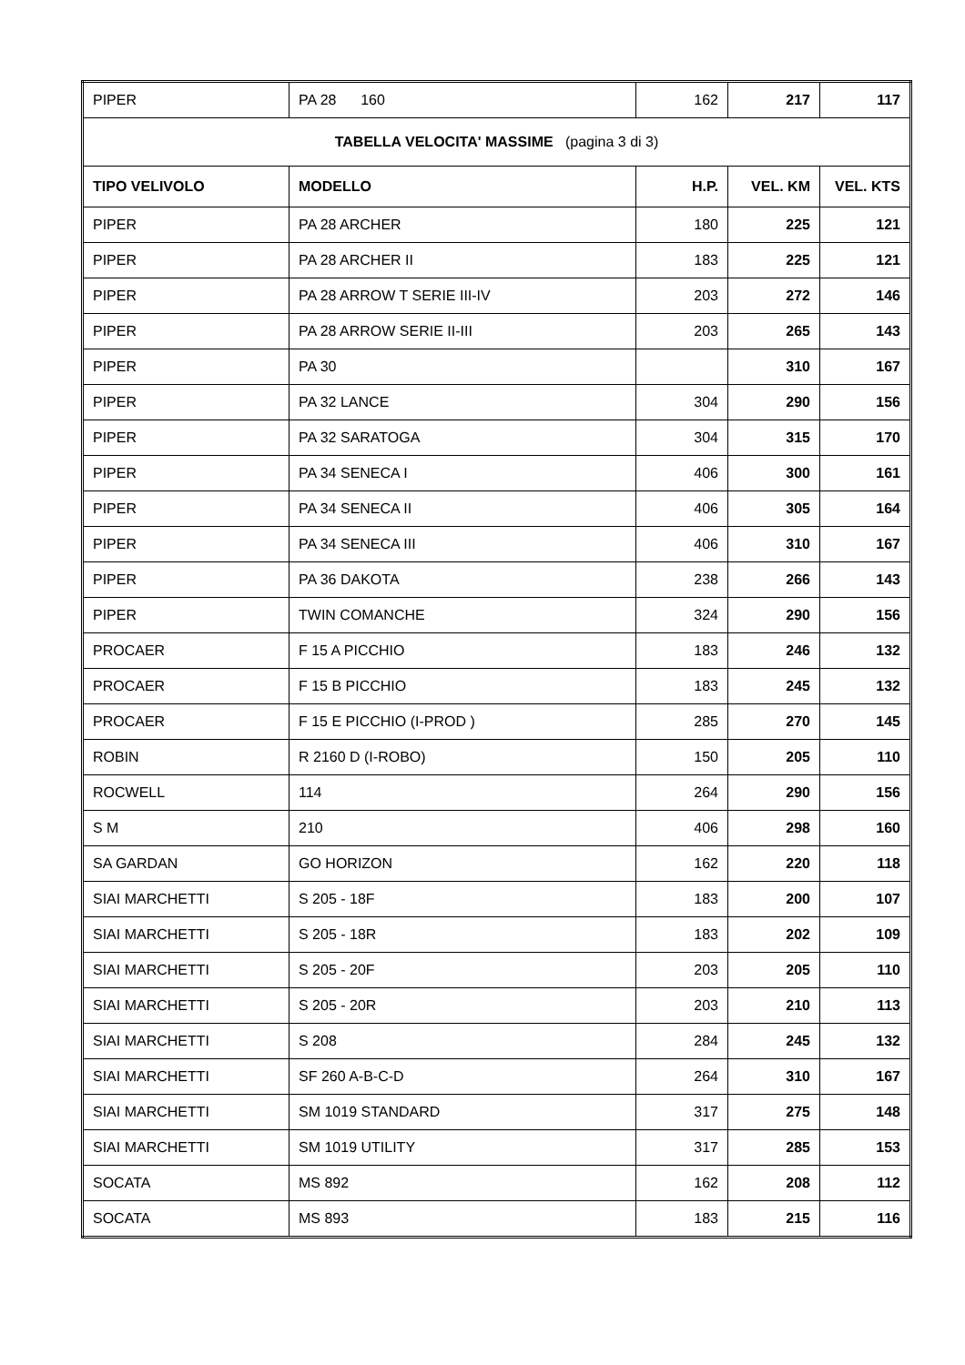| PIPER | PA 28 160 | 162 | 217 | 117 |
| TABELLA VELOCITA' MASSIME (pagina 3 di 3) | | | | |
| TIPO VELIVOLO | MODELLO | H.P. | VEL. KM | VEL. KTS |
| PIPER | PA 28 ARCHER | 180 | 225 | 121 |
| PIPER | PA 28 ARCHER II | 183 | 225 | 121 |
| PIPER | PA 28 ARROW T SERIE III-IV | 203 | 272 | 146 |
| PIPER | PA 28 ARROW SERIE II-III | 203 | 265 | 143 |
| PIPER | PA 30 | | 310 | 167 |
| PIPER | PA 32 LANCE | 304 | 290 | 156 |
| PIPER | PA 32 SARATOGA | 304 | 315 | 170 |
| PIPER | PA 34 SENECA I | 406 | 300 | 161 |
| PIPER | PA 34 SENECA II | 406 | 305 | 164 |
| PIPER | PA 34 SENECA III | 406 | 310 | 167 |
| PIPER | PA 36 DAKOTA | 238 | 266 | 143 |
| PIPER | TWIN COMANCHE | 324 | 290 | 156 |
| PROCAER | F 15 A PICCHIO | 183 | 246 | 132 |
| PROCAER | F 15 B PICCHIO | 183 | 245 | 132 |
| PROCAER | F 15 E PICCHIO (I-PROD ) | 285 | 270 | 145 |
| ROBIN | R 2160 D (I-ROBO) | 150 | 205 | 110 |
| ROCWELL | 114 | 264 | 290 | 156 |
| S M | 210 | 406 | 298 | 160 |
| SA GARDAN | GO HORIZON | 162 | 220 | 118 |
| SIAI MARCHETTI | S 205 - 18F | 183 | 200 | 107 |
| SIAI MARCHETTI | S 205 - 18R | 183 | 202 | 109 |
| SIAI MARCHETTI | S 205 - 20F | 203 | 205 | 110 |
| SIAI MARCHETTI | S 205 - 20R | 203 | 210 | 113 |
| SIAI MARCHETTI | S 208 | 284 | 245 | 132 |
| SIAI MARCHETTI | SF 260 A-B-C-D | 264 | 310 | 167 |
| SIAI MARCHETTI | SM 1019 STANDARD | 317 | 275 | 148 |
| SIAI MARCHETTI | SM 1019 UTILITY | 317 | 285 | 153 |
| SOCATA | MS 892 | 162 | 208 | 112 |
| SOCATA | MS 893 | 183 | 215 | 116 |